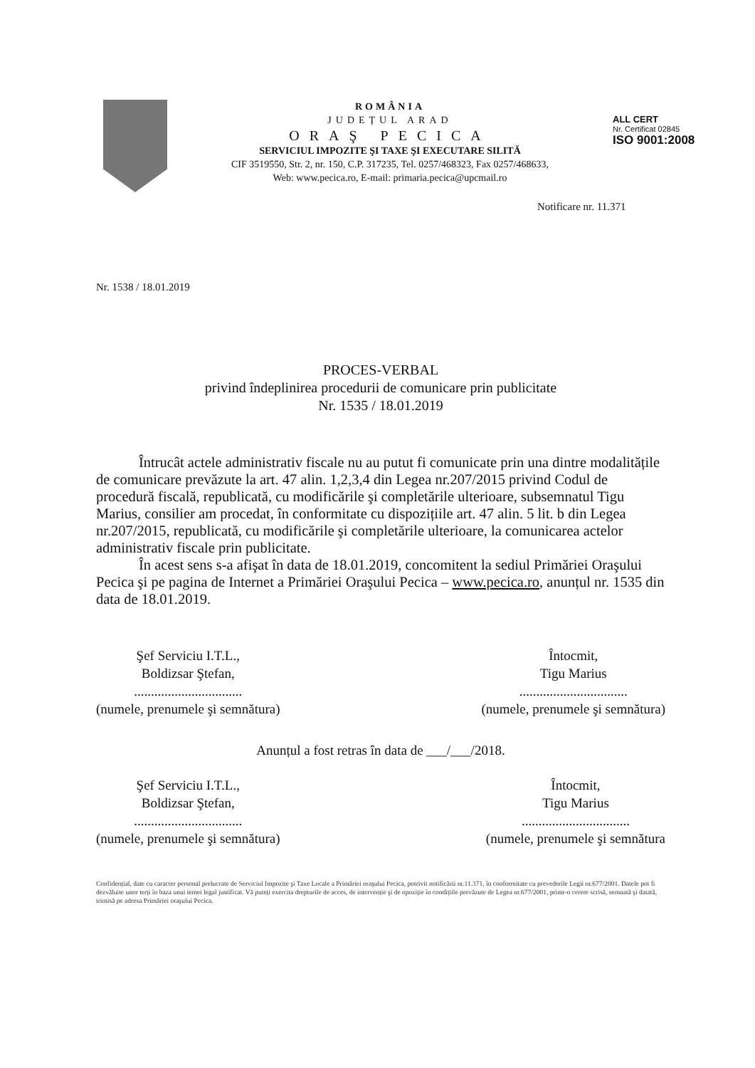ROMÂNIA
JUDEȚUL ARAD
ORAŞ PECICA
SERVICIUL IMPOZITE ŞI TAXE ŞI EXECUTARE SILITĂ
CIF 3519550, Str. 2, nr. 150, C.P. 317235, Tel. 0257/468323, Fax 0257/468633,
Web: www.pecica.ro, E-mail: primaria.pecica@upcmail.ro
ALL CERT
Nr. Certificat 02845
ISO 9001:2008
Notificare nr. 11.371
Nr. 1538 / 18.01.2019
PROCES-VERBAL
privind îndeplinirea procedurii de comunicare prin publicitate
Nr. 1535 / 18.01.2019
Întrucât actele administrativ fiscale nu au putut fi comunicate prin una dintre modalitățile de comunicare prevăzute la art. 47 alin. 1,2,3,4 din Legea nr.207/2015 privind Codul de procedură fiscală, republicată, cu modificările şi completările ulterioare, subsemnatul Tigu Marius, consilier am procedat, în conformitate cu dispozițiile art. 47 alin. 5 lit. b din Legea nr.207/2015, republicată, cu modificările şi completările ulterioare, la comunicarea actelor administrativ fiscale prin publicitate.
În acest sens s-a afişat în data de 18.01.2019, concomitent la sediul Primăriei Oraşului Pecica şi pe pagina de Internet a Primăriei Oraşului Pecica – www.pecica.ro, anunțul nr. 1535 din data de 18.01.2019.
Şef Serviciu I.T.L.,
Boldizsar Ştefan,
................................
(numele, prenumele şi semnătura)
Întocmit,
Tigu Marius
................................
(numele, prenumele şi semnătura)
Anunțul a fost retras în data de ___/___/2018.
Şef Serviciu I.T.L.,
Boldizsar Ştefan,
................................
(numele, prenumele şi semnătura)
Întocmit,
Tigu Marius
................................
(numele, prenumele şi semnătura
Confidențial, date cu caracter personal prelucrate de Serviciul Impozite şi Taxe Locale a Primăriei oraşului Pecica, potrivit notificării nr.11.371, în conformitate cu prevederile Legii nr.677/2001. Datele pot fi dezvăluite unor terți în baza unui temei legal justificat. Vă puteți exercita drepturile de acces, de intervenție şi de opoziție în condițiile prevăzute de Legea nr.677/2001, printr-o cerere scrisă, semnată şi datată, trimisă pe adresa Primăriei oraşului Pecica.